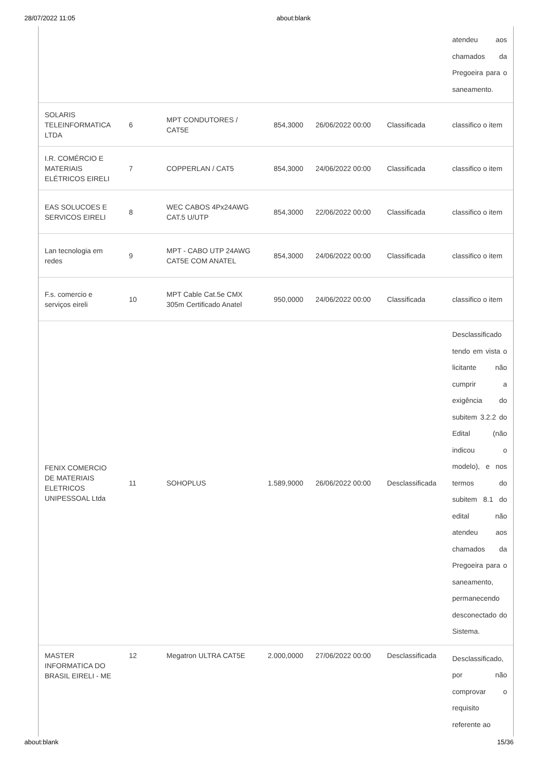28/07/2022 11:05 about:blank
| | | | | | | atendeu aos chamados da Pregoeira para o saneamento. |
| SOLARIS TELEINFORMATICA LTDA | 6 | MPT CONDUTORES / CAT5E | 854,3000 | 26/06/2022 00:00 | Classificada | classifico o item |
| I.R. COMÉRCIO E MATERIAIS ELÉTRICOS EIRELI | 7 | COPPERLAN / CAT5 | 854,3000 | 24/06/2022 00:00 | Classificada | classifico o item |
| EAS SOLUCOES E SERVICOS EIRELI | 8 | WEC CABOS 4Px24AWG CAT.5 U/UTP | 854,3000 | 22/06/2022 00:00 | Classificada | classifico o item |
| Lan tecnologia em redes | 9 | MPT - CABO UTP 24AWG CAT5E COM ANATEL | 854,3000 | 24/06/2022 00:00 | Classificada | classifico o item |
| F.s. comercio e serviços eireli | 10 | MPT Cable Cat.5e CMX 305m Certificado Anatel | 950,0000 | 24/06/2022 00:00 | Classificada | classifico o item |
| FENIX COMERCIO DE MATERIAIS ELETRICOS UNIPESSOAL Ltda | 11 | SOHOPLUS | 1.589,9000 | 26/06/2022 00:00 | Desclassificada | Desclassificado tendo em vista o licitante não cumprir a exigência do subitem 3.2.2 do Edital (não indicou o modelo), e nos termos do subitem 8.1 do edital não atendeu aos chamados da Pregoeira para o saneamento, permanecendo desconectado do Sistema. |
| MASTER INFORMATICA DO BRASIL EIRELI - ME | 12 | Megatron ULTRA CAT5E | 2.000,0000 | 27/06/2022 00:00 | Desclassificada | Desclassificado, por não comprovar o requisito referente ao |
about:blank 15/36